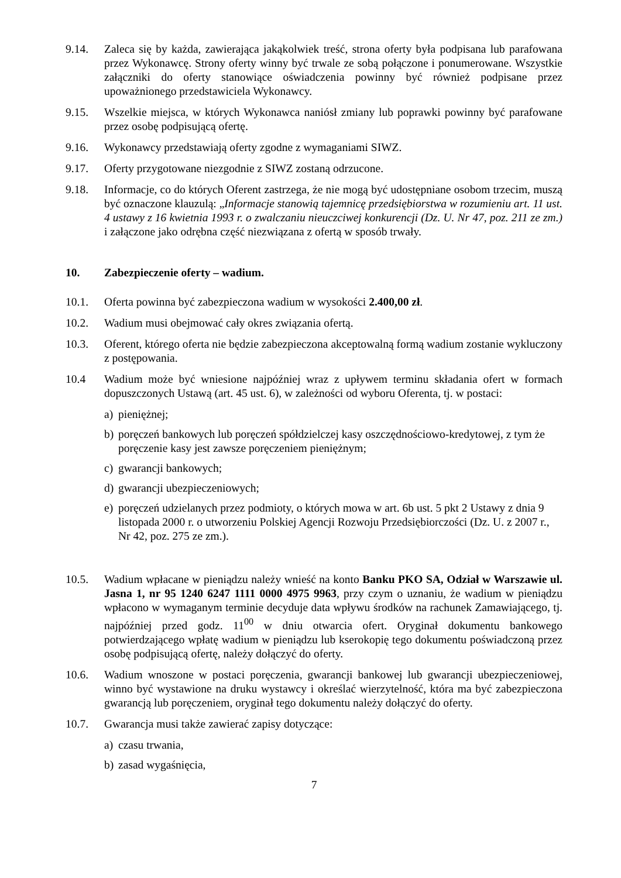9.14. Zaleca się by każda, zawierająca jakąkolwiek treść, strona oferty była podpisana lub parafowana przez Wykonawcę. Strony oferty winny być trwale ze sobą połączone i ponumerowane. Wszystkie załączniki do oferty stanowiące oświadczenia powinny być również podpisane przez upoważnionego przedstawiciela Wykonawcy.
9.15. Wszelkie miejsca, w których Wykonawca naniósł zmiany lub poprawki powinny być parafowane przez osobę podpisującą ofertę.
9.16. Wykonawcy przedstawiają oferty zgodne z wymaganiami SIWZ.
9.17. Oferty przygotowane niezgodnie z SIWZ zostaną odrzucone.
9.18. Informacje, co do których Oferent zastrzega, że nie mogą być udostępniane osobom trzecim, muszą być oznaczone klauzulą: „Informacje stanowią tajemnicę przedsiębiorstwa w rozumieniu art. 11 ust. 4 ustawy z 16 kwietnia 1993 r. o zwalczaniu nieuczciwej konkurencji (Dz. U. Nr 47, poz. 211 ze zm.) i załączone jako odrębna część niezwiązana z ofertą w sposób trwały.
10. Zabezpieczenie oferty – wadium.
10.1. Oferta powinna być zabezpieczona wadium w wysokości 2.400,00 zł.
10.2. Wadium musi obejmować cały okres związania ofertą.
10.3. Oferent, którego oferta nie będzie zabezpieczona akceptowalną formą wadium zostanie wykluczony z postępowania.
10.4 Wadium może być wniesione najpóźniej wraz z upływem terminu składania ofert w formach dopuszczonych Ustawą (art. 45 ust. 6), w zależności od wyboru Oferenta, tj. w postaci:
a) pieniężnej;
b) poręczeń bankowych lub poręczeń spółdzielczej kasy oszczędnościowo-kredytowej, z tym że poręczenie kasy jest zawsze poręczeniem pieniężnym;
c) gwarancji bankowych;
d) gwarancji ubezpieczeniowych;
e) poręczeń udzielanych przez podmioty, o których mowa w art. 6b ust. 5 pkt 2 Ustawy z dnia 9 listopada 2000 r. o utworzeniu Polskiej Agencji Rozwoju Przedsiębiorczości (Dz. U. z 2007 r., Nr 42, poz. 275 ze zm.).
10.5. Wadium wpłacane w pieniądzu należy wnieść na konto Banku PKO SA, Odział w Warszawie ul. Jasna 1, nr 95 1240 6247 1111 0000 4975 9963, przy czym o uznaniu, że wadium w pieniądzu wpłacono w wymaganym terminie decyduje data wpływu środków na rachunek Zamawiającego, tj. najpóźniej przed godz. 11<sup>00</sup> w dniu otwarcia ofert. Oryginał dokumentu bankowego potwierdzającego wpłatę wadium w pieniądzu lub kserokopię tego dokumentu poświadczoną przez osobę podpisującą ofertę, należy dołączyć do oferty.
10.6. Wadium wnoszone w postaci poręczenia, gwarancji bankowej lub gwarancji ubezpieczeniowej, winno być wystawione na druku wystawcy i określać wierzytelność, która ma być zabezpieczona gwarancją lub poręczeniem, oryginał tego dokumentu należy dołączyć do oferty.
10.7. Gwarancja musi także zawierać zapisy dotyczące:
a) czasu trwania,
b) zasad wygaśnięcia,
7